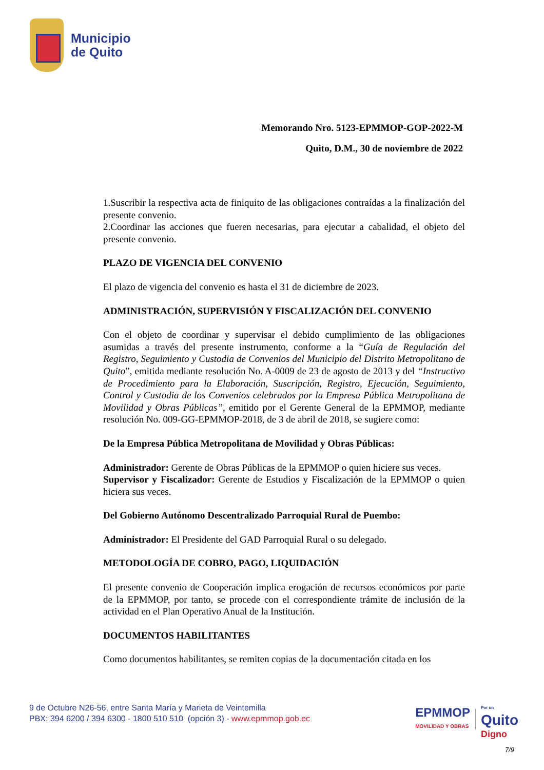Municipio
de Quito
Memorando Nro. 5123-EPMMOP-GOP-2022-M
Quito, D.M., 30 de noviembre de 2022
1.Suscribir la respectiva acta de finiquito de las obligaciones contraídas a la finalización del presente convenio.
2.Coordinar las acciones que fueren necesarias, para ejecutar a cabalidad, el objeto del presente convenio.
PLAZO DE VIGENCIA DEL CONVENIO
El plazo de vigencia del convenio es hasta el 31 de diciembre de 2023.
ADMINISTRACIÓN, SUPERVISIÓN Y FISCALIZACIÓN DEL CONVENIO
Con el objeto de coordinar y supervisar el debido cumplimiento de las obligaciones asumidas a través del presente instrumento, conforme a la “Guía de Regulación del Registro, Seguimiento y Custodia de Convenios del Municipio del Distrito Metropolitano de Quito”, emitida mediante resolución No. A-0009 de 23 de agosto de 2013 y del “Instructivo de Procedimiento para la Elaboración, Suscripción, Registro, Ejecución, Seguimiento, Control y Custodia de los Convenios celebrados por la Empresa Pública Metropolitana de Movilidad y Obras Públicas”, emitido por el Gerente General de la EPMMOP, mediante resolución No. 009-GG-EPMMOP-2018, de 3 de abril de 2018, se sugiere como:
De la Empresa Pública Metropolitana de Movilidad y Obras Públicas:
Administrador: Gerente de Obras Públicas de la EPMMOP o quien hiciere sus veces.
Supervisor y Fiscalizador: Gerente de Estudios y Fiscalización de la EPMMOP o quien hiciera sus veces.
Del Gobierno Autónomo Descentralizado Parroquial Rural de Puembo:
Administrador: El Presidente del GAD Parroquial Rural o su delegado.
METODOLOGÍA DE COBRO, PAGO, LIQUIDACIÓN
El presente convenio de Cooperación implica erogación de recursos económicos por parte de la EPMMOP, por tanto, se procede con el correspondiente trámite de inclusión de la actividad en el Plan Operativo Anual de la Institución.
DOCUMENTOS HABILITANTES
Como documentos habilitantes, se remiten copias de la documentación citada en los
9 de Octubre N26-56, entre Santa María y Marieta de Veintemilla
PBX: 394 6200 / 394 6300 - 1800 510 510 (opción 3) - www.epmmop.gob.ec
EPMMOP
MOVILIDAD Y OBRAS
Por un
Quito
Digno
7/9